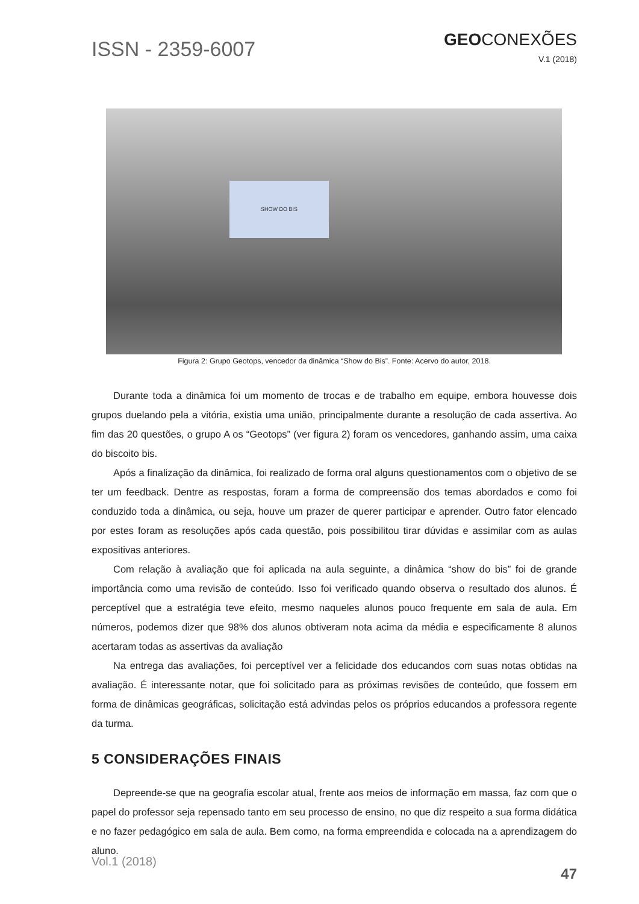ISSN - 2359-6007
GEOCONEXÕES
V.1 (2018)
SHOW DO BIS
Figura 2: Grupo Geotops, vencedor da dinâmica “Show do Bis”. Fonte: Acervo do autor, 2018.
Durante toda a dinâmica foi um momento de trocas e de trabalho em equipe, embora houvesse dois grupos duelando pela a vitória, existia uma união, principalmente durante a resolução de cada assertiva. Ao fim das 20 questões, o grupo A os “Geotops” (ver figura 2) foram os vencedores, ganhando assim, uma caixa do biscoito bis.
Após a finalização da dinâmica, foi realizado de forma oral alguns questionamentos com o objetivo de se ter um feedback. Dentre as respostas, foram a forma de compreensão dos temas abordados e como foi conduzido toda a dinâmica, ou seja, houve um prazer de querer participar e aprender. Outro fator elencado por estes foram as resoluções após cada questão, pois possibilitou tirar dúvidas e assimilar com as aulas expositivas anteriores.
Com relação à avaliação que foi aplicada na aula seguinte, a dinâmica “show do bis” foi de grande importância como uma revisão de conteúdo. Isso foi verificado quando observa o resultado dos alunos. É perceptível que a estratégia teve efeito, mesmo naqueles alunos pouco frequente em sala de aula. Em números, podemos dizer que 98% dos alunos obtiveram nota acima da média e especificamente 8 alunos acertaram todas as assertivas da avaliação
Na entrega das avaliações, foi perceptível ver a felicidade dos educandos com suas notas obtidas na avaliação. É interessante notar, que foi solicitado para as próximas revisões de conteúdo, que fossem em forma de dinâmicas geográficas, solicitação está advindas pelos os próprios educandos a professora regente da turma.
5 CONSIDERAÇÕES FINAIS
Depreende-se que na geografia escolar atual, frente aos meios de informação em massa, faz com que o papel do professor seja repensado tanto em seu processo de ensino, no que diz respeito a sua forma didática e no fazer pedagógico em sala de aula. Bem como, na forma empreendida e colocada na a aprendizagem do aluno.
Vol.1 (2018)
47